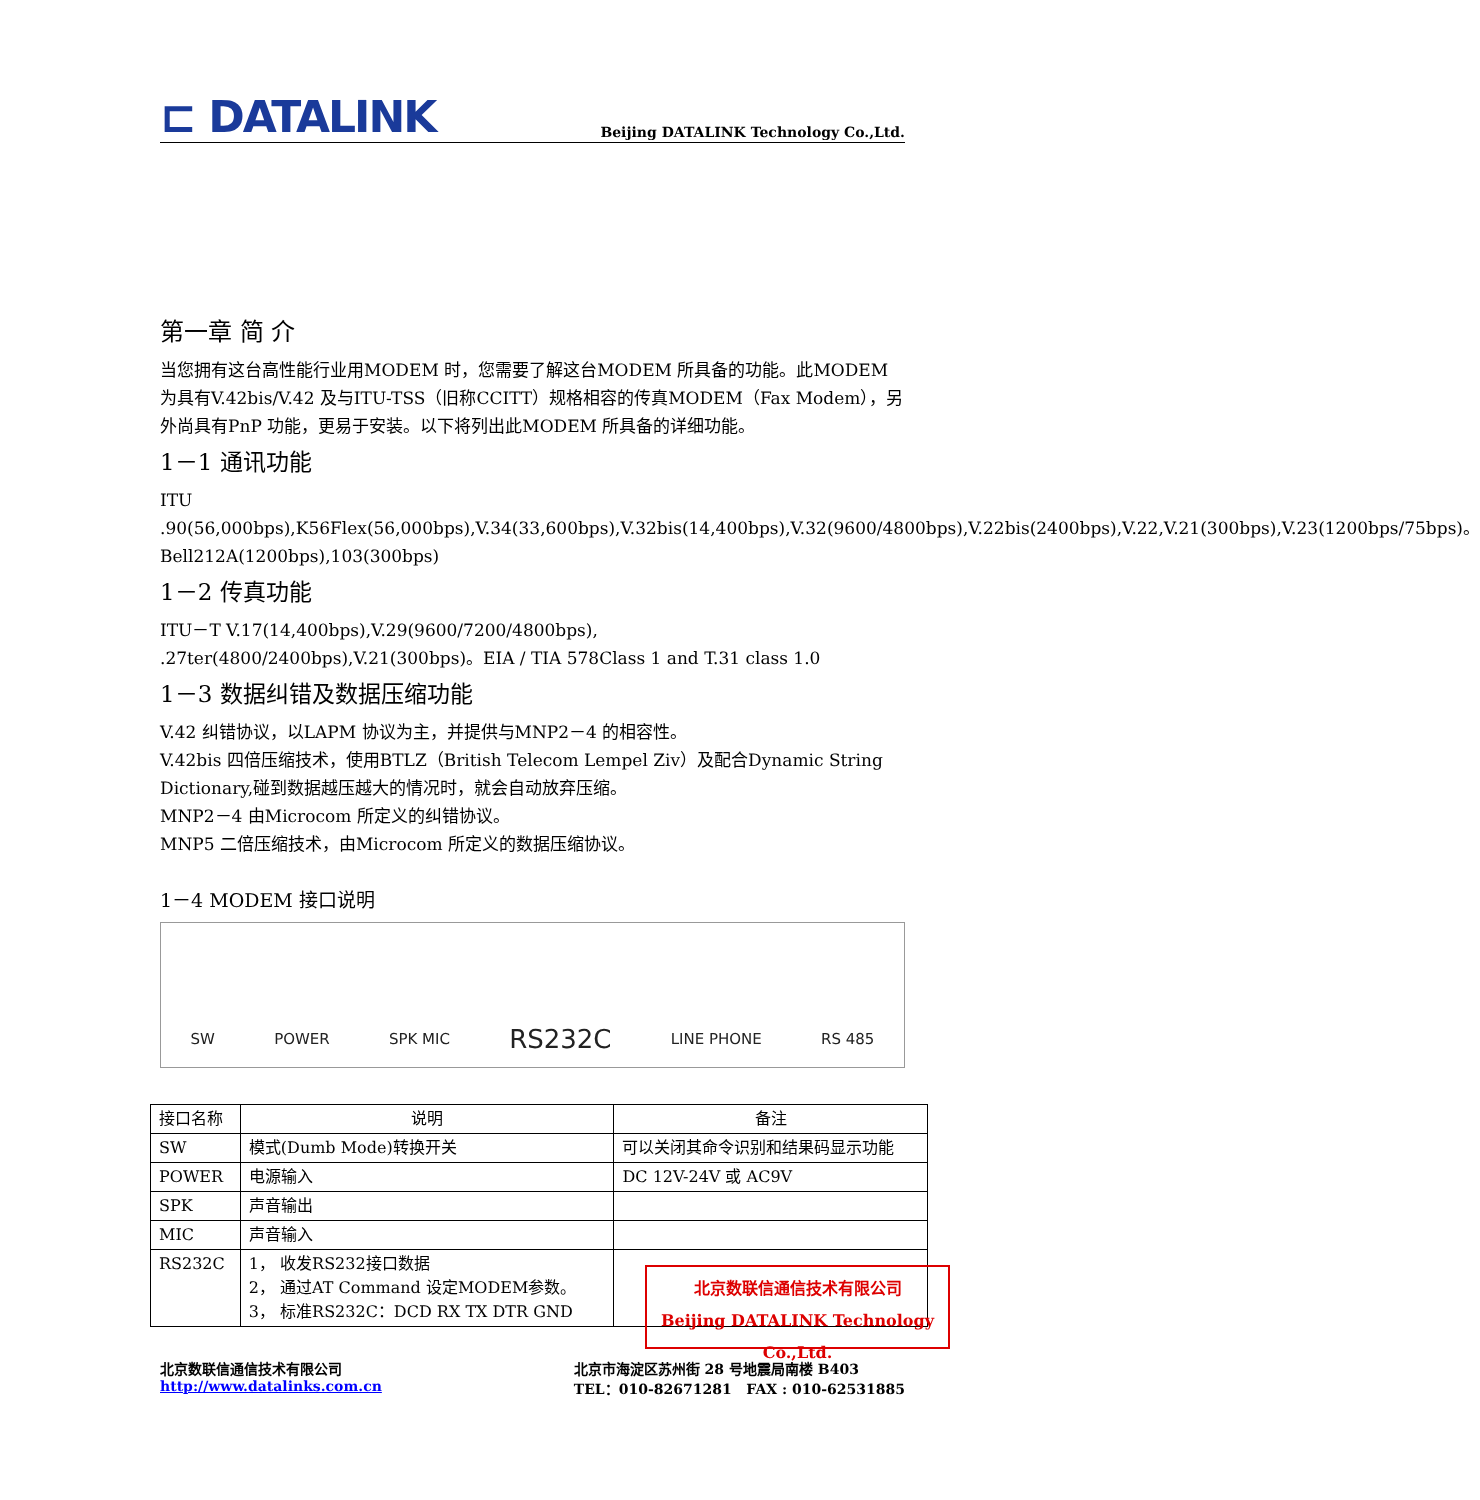⊏ DATALINK
Beijing DATALINK Technology Co.,Ltd.
第一章 简 介
当您拥有这台高性能行业用MODEM 时，您需要了解这台MODEM 所具备的功能。此MODEM 为具有V.42bis/V.42 及与ITU-TSS（旧称CCITT）规格相容的传真MODEM（Fax Modem），另外尚具有PnP 功能，更易于安装。以下将列出此MODEM 所具备的详细功能。
1－1 通讯功能
ITU .90(56,000bps),K56Flex(56,000bps),V.34(33,600bps),V.32bis(14,400bps),V.32(9600/4800bps),V.22bis(2400bps),V.22,V.21(300bps),V.23(1200bps/75bps)。Bell212A(1200bps),103(300bps)
1－2 传真功能
ITU－T V.17(14,400bps),V.29(9600/7200/4800bps), .27ter(4800/2400bps),V.21(300bps)。EIA / TIA 578Class 1 and T.31 class 1.0
1－3 数据纠错及数据压缩功能
V.42 纠错协议，以LAPM 协议为主，并提供与MNP2－4 的相容性。
V.42bis 四倍压缩技术，使用BTLZ（British Telecom Lempel Ziv）及配合Dynamic String Dictionary,碰到数据越压越大的情况时，就会自动放弃压缩。
MNP2－4 由Microcom 所定义的纠错协议。
MNP5 二倍压缩技术，由Microcom 所定义的数据压缩协议。
1－4 MODEM 接口说明
SW
POWER
SPK MIC
RS232C
LINE PHONE
RS 485
| 接口名称 | 说明 | 备注 |
| --- | --- | --- |
| SW | 模式(Dumb Mode)转换开关 | 可以关闭其命令识别和结果码显示功能 |
| POWER | 电源输入 | DC 12V-24V 或 AC9V |
| SPK | 声音输出 | |
| MIC | 声音输入 | |
| RS232C | 1， 收发RS232接口数据 2， 通过AT Command 设定MODEM参数。 3， 标准RS232C：DCD RX TX DTR GND | |
北京数联信通信技术有限公司
Beijing DATALINK Technology Co.,Ltd.
北京数联信通信技术有限公司
http://www.datalinks.com.cn
北京市海淀区苏州街 28 号地震局南楼 B403
TEL：010-82671281 FAX : 010-62531885